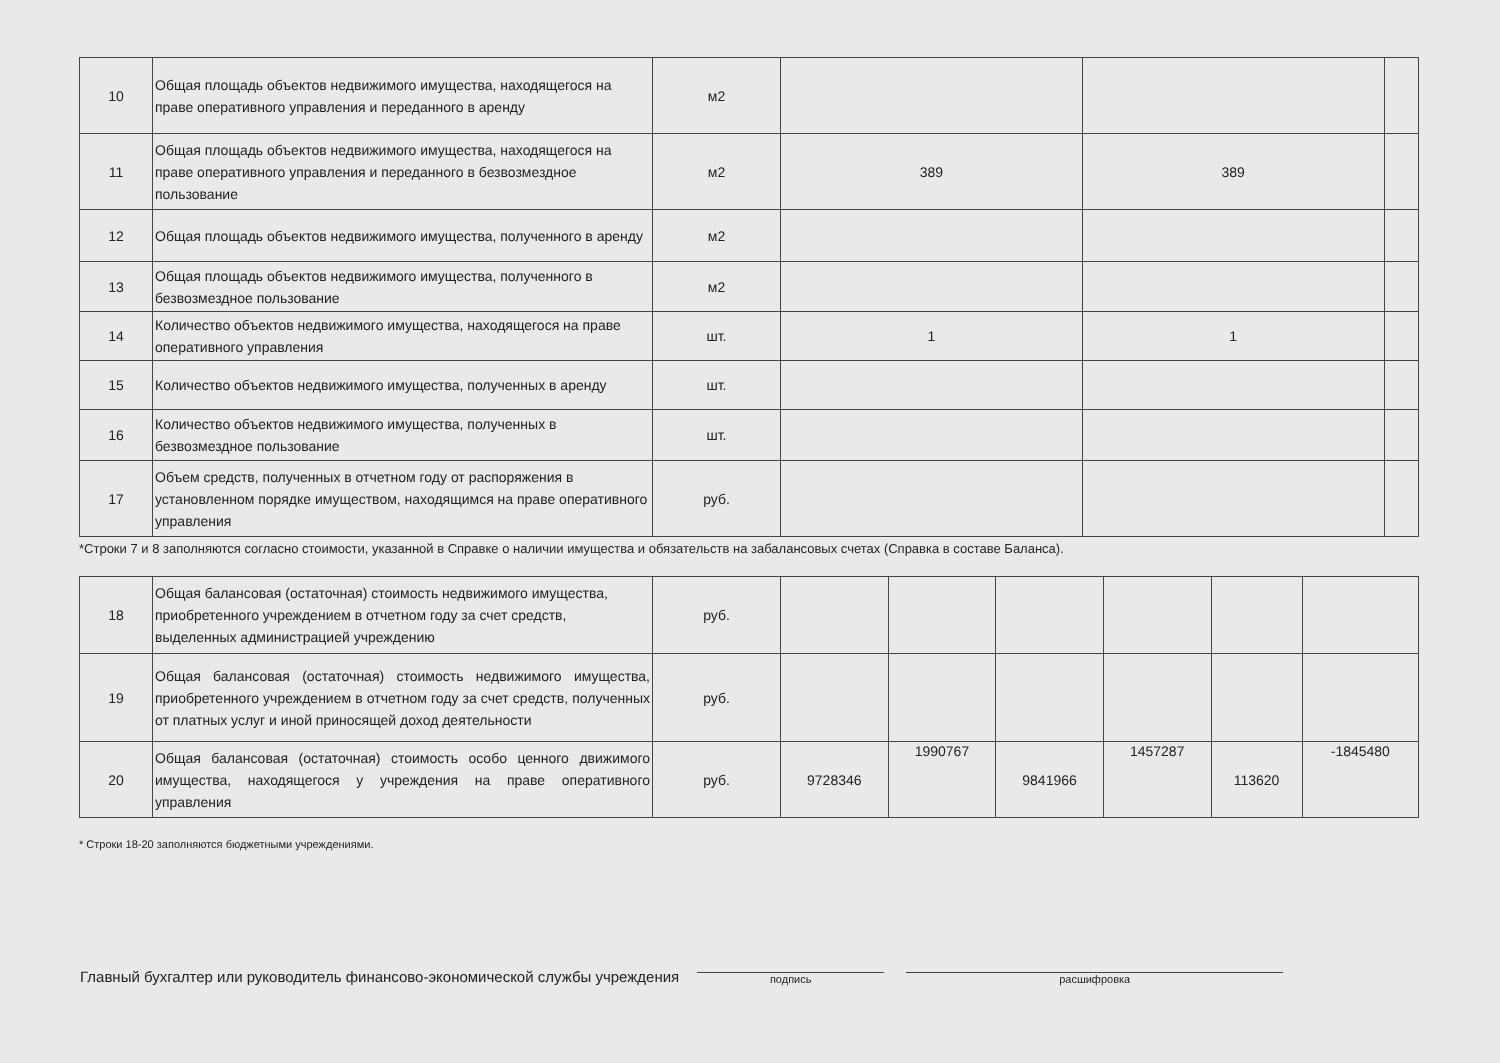| 10 | Общая площадь объектов недвижимого имущества, находящегося на праве оперативного управления и переданного в аренду | м2 | | | |
| 11 | Общая площадь объектов недвижимого имущества, находящегося на праве оперативного управления и переданного в безвозмездное пользование | м2 | 389 | 389 | |
| 12 | Общая площадь объектов недвижимого имущества, полученного в аренду | м2 | | | |
| 13 | Общая площадь объектов недвижимого имущества, полученного в безвозмездное пользование | м2 | | | |
| 14 | Количество объектов недвижимого имущества, находящегося на праве оперативного управления | шт. | 1 | 1 | |
| 15 | Количество объектов недвижимого имущества, полученных в аренду | шт. | | | |
| 16 | Количество объектов недвижимого имущества, полученных в безвозмездное пользование | шт. | | | |
| 17 | Объем средств, полученных в отчетном году от распоряжения в установленном порядке имуществом, находящимся на праве оперативного управления | руб. | | | |
*Строки 7 и 8 заполняются согласно стоимости, указанной в Справке о наличии имущества и обязательств на забалансовых счетах (Справка в составе Баланса).
| 18 | Общая балансовая (остаточная) стоимость недвижимого имущества, приобретенного учреждением в отчетном году за счет средств, выделенных администрацией учреждению | руб. | | | | | | |
| 19 | Общая балансовая (остаточная) стоимость недвижимого имущества, приобретенного учреждением в отчетном году за счет средств, полученных от платных услуг и иной приносящей доход деятельности | руб. | | | | | | |
| 20 | Общая балансовая (остаточная) стоимость особо ценного движимого имущества, находящегося у учреждения на праве оперативного управления | руб. | 9728346 | 1990767 | 9841966 | 1457287 | 113620 | -1845480 |
* Строки 18-20 заполняются бюджетными учреждениями.
Главный бухгалтер или руководитель финансово-экономической службы учреждения
подпись
расшифровка